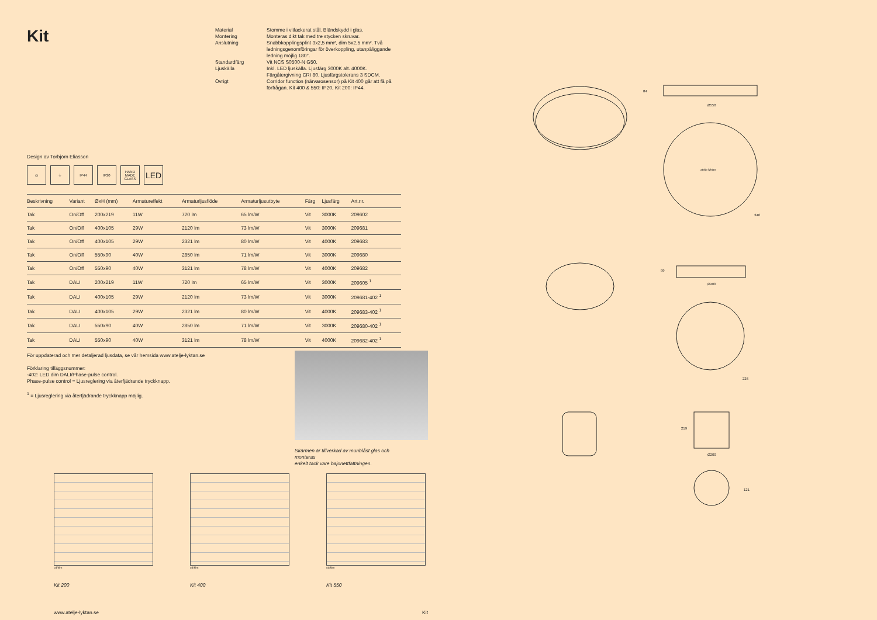Kit
Material
Stomme i vitlackerat stål. Bländskydd i glas.
Montering
Monteras dikt tak med tre stycken skruvar.
Anslutning
Snabbkopplingsplint 3x2,5 mm², dim 5x2,5 mm². Två ledningsgenomföringar för överkoppling, utanpåliggande ledning möjlig 180°.
Standardfärg
Vit NCS S0500-N G50.
Ljuskälla
Inkl. LED ljuskälla. Ljusfärg 3000K alt. 4000K. Färgåtergivning CRI 80. Ljusfärgstolerans 3 SDCM.
Övrigt
Corridor function (närvarosensor) på Kit 400 går att få på förfrågan. Kit 400 & 550: IP20, Kit 200: IP44.
Design av Torbjörn Eliasson
◎ ⏚ IP44 IP20 HAND MADE GLASS
LED
| Beskrivning | Variant | ØxH (mm) | Armatureffekt | Armaturljusflöde | Armaturljusutbyte | Färg | Ljusfärg | Art.nr. |
| --- | --- | --- | --- | --- | --- | --- | --- | --- |
| Tak | On/Off | 200x219 | 11W | 720 lm | 65 lm/W | Vit | 3000K | 209602 |
| Tak | On/Off | 400x105 | 29W | 2120 lm | 73 lm/W | Vit | 3000K | 209681 |
| Tak | On/Off | 400x105 | 29W | 2321 lm | 80 lm/W | Vit | 4000K | 209683 |
| Tak | On/Off | 550x90 | 40W | 2850 lm | 71 lm/W | Vit | 3000K | 209680 |
| Tak | On/Off | 550x90 | 40W | 3121 lm | 78 lm/W | Vit | 4000K | 209682 |
| Tak | DALI | 200x219 | 11W | 720 lm | 65 lm/W | Vit | 3000K | 209605 <sup>1</sup> |
| Tak | DALI | 400x105 | 29W | 2120 lm | 73 lm/W | Vit | 3000K | 209681-402 <sup>1</sup> |
| Tak | DALI | 400x105 | 29W | 2321 lm | 80 lm/W | Vit | 4000K | 209683-402 <sup>1</sup> |
| Tak | DALI | 550x90 | 40W | 2850 lm | 71 lm/W | Vit | 3000K | 209680-402 <sup>1</sup> |
| Tak | DALI | 550x90 | 40W | 3121 lm | 78 lm/W | Vit | 4000K | 209682-402 <sup>1</sup> |
För uppdaterad och mer detaljerad ljusdata, se vår hemsida www.atelje-lyktan.se
Förklaring tilläggsnummer:
-402: LED dim DALI/Phase-pulse control.
Phase-pulse control = Ljusreglering via återfjädrande tryckknapp.
<sup>1</sup> = Ljusreglering via återfjädrande tryckknapp möjlig.
Skärmen är tillverkad av munblåst glas och monteras
enkelt tack vare bajonettfattningen.
cd/klm
Kit 200
cd/klm
Kit 400
cd/klm
Kit 550
www.atelje-lyktan.se Kit
Ø550
84
atelje lyktan
346
Ø400
99
226
Ø200
219
121